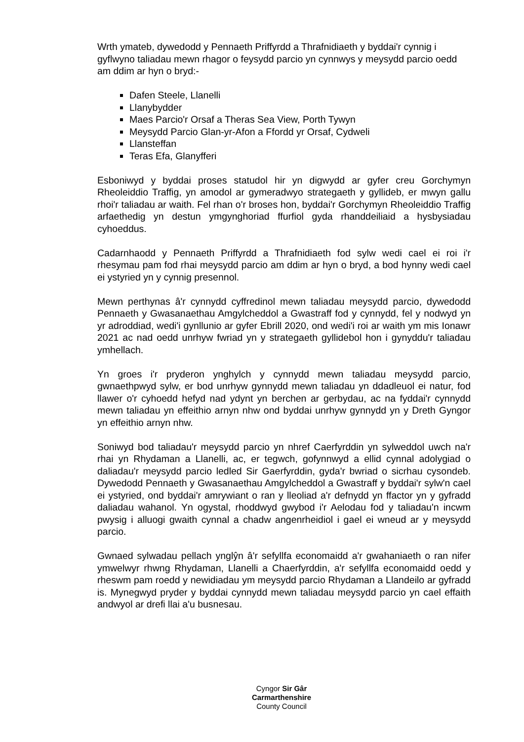Wrth ymateb, dywedodd y Pennaeth Priffyrdd a Thrafnidiaeth y byddai'r cynnig i gyflwyno taliadau mewn rhagor o feysydd parcio yn cynnwys y meysydd parcio oedd am ddim ar hyn o bryd:-
Dafen Steele, Llanelli
Llanybydder
Maes Parcio'r Orsaf a Theras Sea View, Porth Tywyn
Meysydd Parcio Glan-yr-Afon a Ffordd yr Orsaf, Cydweli
Llansteffan
Teras Efa, Glanyfferi
Esboniwyd y byddai proses statudol hir yn digwydd ar gyfer creu Gorchymyn Rheoleiddio Traffig, yn amodol ar gymeradwyo strategaeth y gyllideb, er mwyn gallu rhoi'r taliadau ar waith. Fel rhan o'r broses hon, byddai'r Gorchymyn Rheoleiddio Traffig arfaethedig yn destun ymgynghoriad ffurfiol gyda rhanddeiliaid a hysbysiadau cyhoeddus.
Cadarnhaodd y Pennaeth Priffyrdd a Thrafnidiaeth fod sylw wedi cael ei roi i'r rhesymau pam fod rhai meysydd parcio am ddim ar hyn o bryd, a bod hynny wedi cael ei ystyried yn y cynnig presennol.
Mewn perthynas â'r cynnydd cyffredinol mewn taliadau meysydd parcio, dywedodd Pennaeth y Gwasanaethau Amgylcheddol a Gwastraff fod y cynnydd, fel y nodwyd yn yr adroddiad, wedi'i gynllunio ar gyfer Ebrill 2020, ond wedi'i roi ar waith ym mis Ionawr 2021 ac nad oedd unrhyw fwriad yn y strategaeth gyllidebol hon i gynyddu'r taliadau ymhellach.
Yn groes i'r pryderon ynghylch y cynnydd mewn taliadau meysydd parcio, gwnaethpwyd sylw, er bod unrhyw gynnydd mewn taliadau yn ddadleuol ei natur, fod llawer o'r cyhoedd hefyd nad ydynt yn berchen ar gerbydau, ac na fyddai'r cynnydd mewn taliadau yn effeithio arnyn nhw ond byddai unrhyw gynnydd yn y Dreth Gyngor yn effeithio arnyn nhw.
Soniwyd bod taliadau'r meysydd parcio yn nhref Caerfyrddin yn sylweddol uwch na'r rhai yn Rhydaman a Llanelli, ac, er tegwch, gofynnwyd a ellid cynnal adolygiad o daliadau'r meysydd parcio ledled Sir Gaerfyrddin, gyda'r bwriad o sicrhau cysondeb. Dywedodd Pennaeth y Gwasanaethau Amgylcheddol a Gwastraff y byddai'r sylw'n cael ei ystyried, ond byddai'r amrywiant o ran y lleoliad a'r defnydd yn ffactor yn y gyfradd daliadau wahanol. Yn ogystal, rhoddwyd gwybod i'r Aelodau fod y taliadau'n incwm pwysig i alluogi gwaith cynnal a chadw angenrheidiol i gael ei wneud ar y meysydd parcio.
Gwnaed sylwadau pellach ynglŷn â'r sefyllfa economaidd a'r gwahaniaeth o ran nifer ymwelwyr rhwng Rhydaman, Llanelli a Chaerfyrddin, a'r sefyllfa economaidd oedd y rheswm pam roedd y newidiadau ym meysydd parcio Rhydaman a Llandeilo ar gyfradd is. Mynegwyd pryder y byddai cynnydd mewn taliadau meysydd parcio yn cael effaith andwyol ar drefi llai a'u busnesau.
Cyngor Sir Gâr
Carmarthenshire
County Council